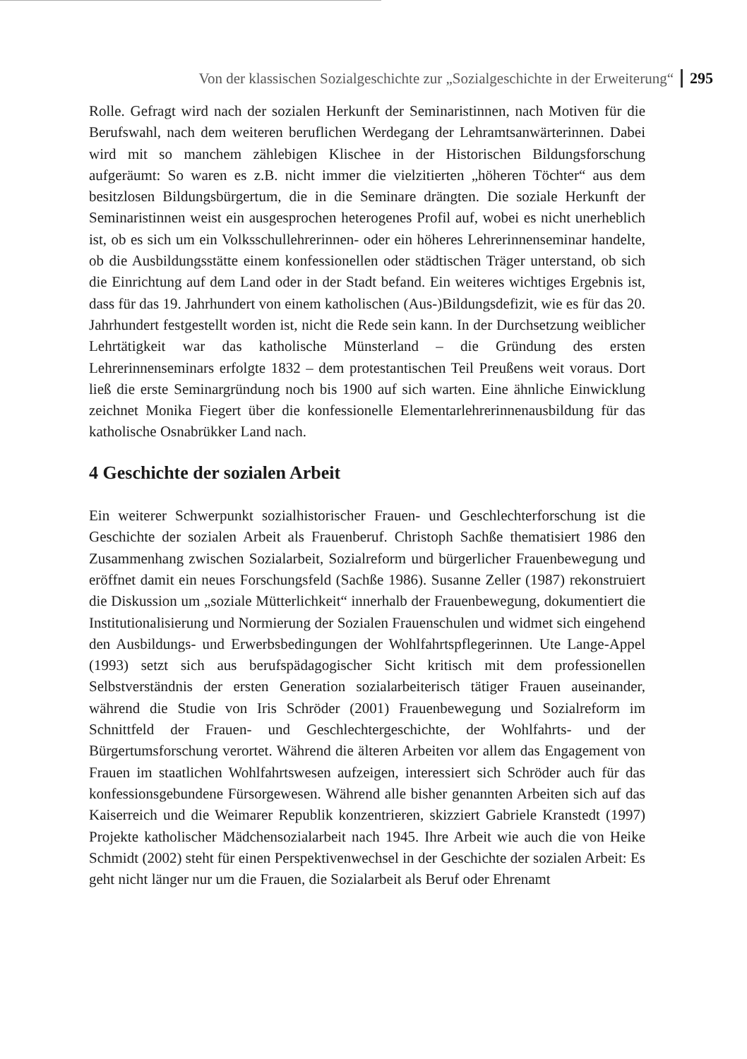Von der klassischen Sozialgeschichte zur „Sozialgeschichte in der Erweiterung“295
Rolle. Gefragt wird nach der sozialen Herkunft der Seminaristinnen, nach Motiven für die Berufswahl, nach dem weiteren beruflichen Werdegang der Lehramtsanwärterinnen. Dabei wird mit so manchem zählebigen Klischee in der Historischen Bildungsforschung aufgeräumt: So waren es z.B. nicht immer die vielzitierten „höheren Töchter“ aus dem besitzlosen Bildungsbürgertum, die in die Seminare drängten. Die soziale Herkunft der Seminaristinnen weist ein ausgesprochen heterogenes Profil auf, wobei es nicht unerheblich ist, ob es sich um ein Volksschullehrerinnen- oder ein höheres Lehrerinnenseminar handelte, ob die Ausbildungsstätte einem konfessionellen oder städtischen Träger unterstand, ob sich die Einrichtung auf dem Land oder in der Stadt befand. Ein weiteres wichtiges Ergebnis ist, dass für das 19. Jahrhundert von einem katholischen (Aus-)Bildungsdefizit, wie es für das 20. Jahrhundert festgestellt worden ist, nicht die Rede sein kann. In der Durchsetzung weiblicher Lehrtätigkeit war das katholische Münsterland – die Gründung des ersten Lehrerinnenseminars erfolgte 1832 – dem protestantischen Teil Preußens weit voraus. Dort ließ die erste Seminargründung noch bis 1900 auf sich warten. Eine ähnliche Einwicklung zeichnet Monika Fiegert über die konfessionelle Elementarlehrerinnenausbildung für das katholische Osnabrükker Land nach.
4 Geschichte der sozialen Arbeit
Ein weiterer Schwerpunkt sozialhistorischer Frauen- und Geschlechterforschung ist die Geschichte der sozialen Arbeit als Frauenberuf. Christoph Sachße thematisiert 1986 den Zusammenhang zwischen Sozialarbeit, Sozialreform und bürgerlicher Frauenbewegung und eröffnet damit ein neues Forschungsfeld (Sachße 1986). Susanne Zeller (1987) rekonstruiert die Diskussion um „soziale Mütterlichkeit“ innerhalb der Frauenbewegung, dokumentiert die Institutionalisierung und Normierung der Sozialen Frauenschulen und widmet sich eingehend den Ausbildungs- und Erwerbsbedingungen der Wohlfahrtspflegerinnen. Ute Lange-Appel (1993) setzt sich aus berufspädagogischer Sicht kritisch mit dem professionellen Selbstverständnis der ersten Generation sozialarbeiterisch tätiger Frauen auseinander, während die Studie von Iris Schröder (2001) Frauenbewegung und Sozialreform im Schnittfeld der Frauen- und Geschlechtergeschichte, der Wohlfahrts- und der Bürgertumsforschung verortet. Während die älteren Arbeiten vor allem das Engagement von Frauen im staatlichen Wohlfahrtswesen aufzeigen, interessiert sich Schröder auch für das konfessionsgebundene Fürsorgewesen. Während alle bisher genannten Arbeiten sich auf das Kaiserreich und die Weimarer Republik konzentrieren, skizziert Gabriele Kranstedt (1997) Projekte katholischer Mädchensozialarbeit nach 1945. Ihre Arbeit wie auch die von Heike Schmidt (2002) steht für einen Perspektivenwechsel in der Geschichte der sozialen Arbeit: Es geht nicht länger nur um die Frauen, die Sozialarbeit als Beruf oder Ehrenamt